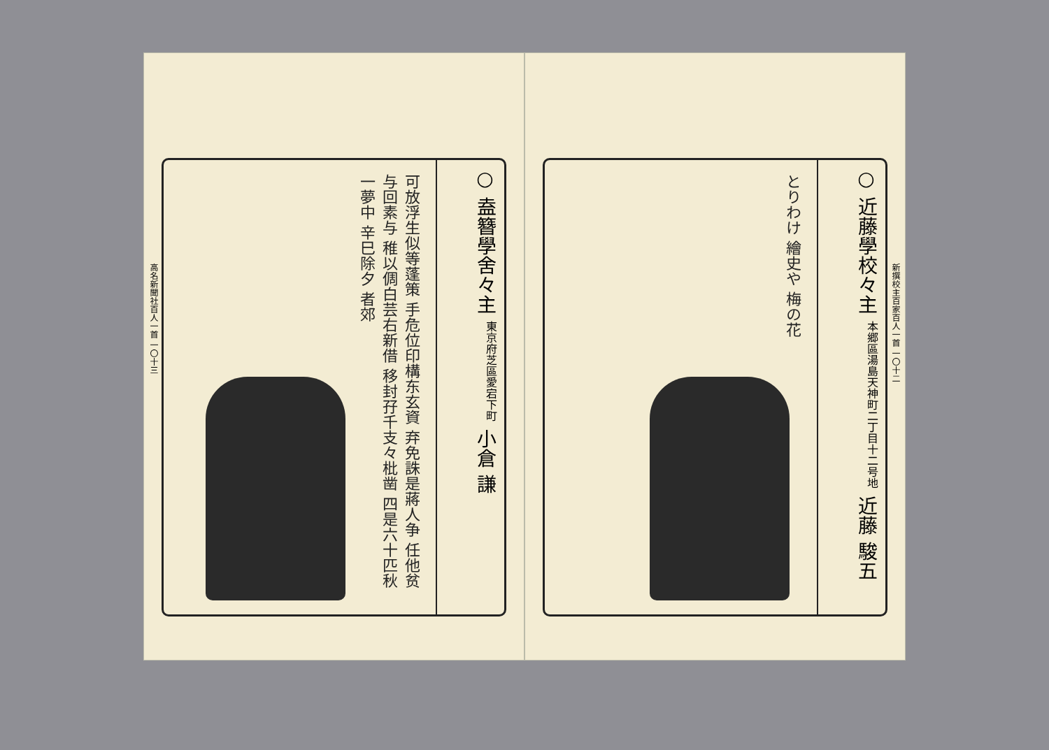高名新聞社百人一首 一〇十三
○ 盍簪學舍々主 東京府芝區愛宕下町 小倉 謙
可放浮生似等蓬策 手危位印構东玄資 弃免誅是蔣人争 任他贫与回素与 稚以倜白芸右新借 移封孖千支々枇凿 四是六十匹秋一夢中 辛巳除夕 者郊
新撰校主百家百人一首 一〇十二
○ 近藤學校々主 本郷區湯島天神町二丁目十二号地 近藤 駿五
とりわけ 繪史や 梅の花